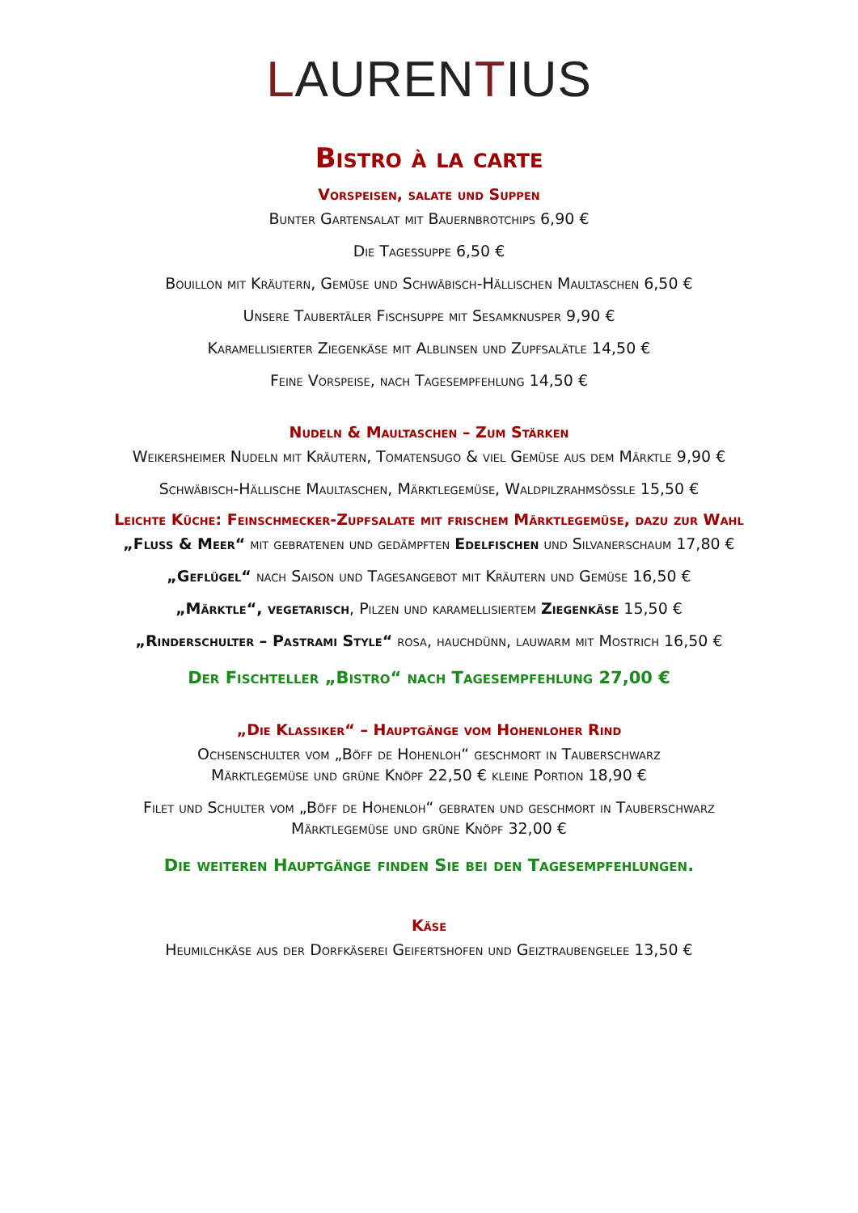LAURENTIUS
Bistro à la carte
Vorspeisen, salate und Suppen
Bunter Gartensalat mit Bauernbrotchips 6,90 €
Die Tagessuppe 6,50 €
Bouillon mit Kräutern, Gemüse und Schwäbisch-Hällischen Maultaschen 6,50 €
Unsere Taubertäler Fischsuppe mit Sesamknusper 9,90 €
Karamellisierter Ziegenkäse mit Alblinsen und Zupfsalätle 14,50 €
Feine Vorspeise, nach Tagesempfehlung 14,50 €
Nudeln & Maultaschen – Zum Stärken
Weikersheimer Nudeln mit Kräutern, Tomatensugo & viel Gemüse aus dem Märktle 9,90 €
Schwäbisch-Hällische Maultaschen, Märktlegemüse, Waldpilzrahmsößle 15,50 €
Leichte Küche: Feinschmecker-Zupfsalate mit frischem Märktlegemüse, dazu zur Wahl
„Fluss & Meer“ mit gebratenen und gedämpften Edelfischen und Silvanerschaum 17,80 €
„Geflügel“ nach Saison und Tagesangebot mit Kräutern und Gemüse 16,50 €
„Märktle“, vegetarisch, Pilzen und karamellisiertem Ziegenkäse 15,50 €
„Rinderschulter – Pastrami Style“ rosa, hauchdünn, lauwarm mit Mostrich 16,50 €
Der Fischteller „Bistro“ nach Tagesempfehlung 27,00 €
„Die Klassiker“ – Hauptgänge vom Hohenloher Rind
Ochsenschulter vom „Böff de Hohenloh“ geschmort in Tauberschwarz
Märktlegemüse und grüne Knöpf 22,50 € kleine Portion 18,90 €
Filet und Schulter vom „Böff de Hohenloh“ gebraten und geschmort in Tauberschwarz
Märktlegemüse und grüne Knöpf 32,00 €
Die weiteren Hauptgänge finden Sie bei den Tagesempfehlungen.
Käse
Heumilchkäse aus der Dorfkäserei Geifertshofen und Geiztraubengelee 13,50 €